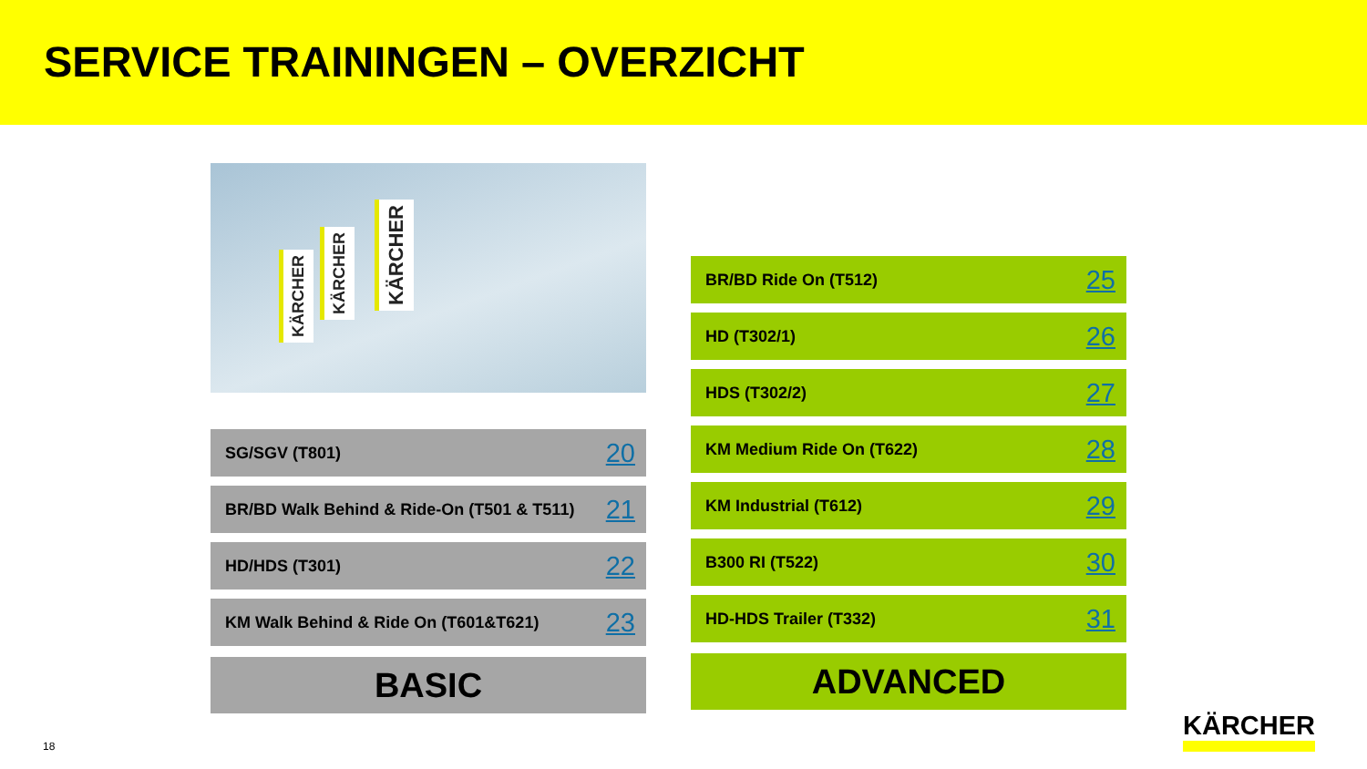SERVICE TRAININGEN – OVERZICHT
KÄRCHER
KÄRCHER
KÄRCHER
SG/SGV (T801) 20
BR/BD Walk Behind & Ride-On (T501 & T511) 21
HD/HDS (T301) 22
KM Walk Behind & Ride On (T601&T621) 23
BASIC
BR/BD Ride On (T512) 25
HD (T302/1) 26
HDS (T302/2) 27
KM Medium Ride On (T622) 28
KM Industrial (T612) 29
B300 RI (T522) 30
HD-HDS Trailer (T332) 31
ADVANCED
18
KÄRCHER